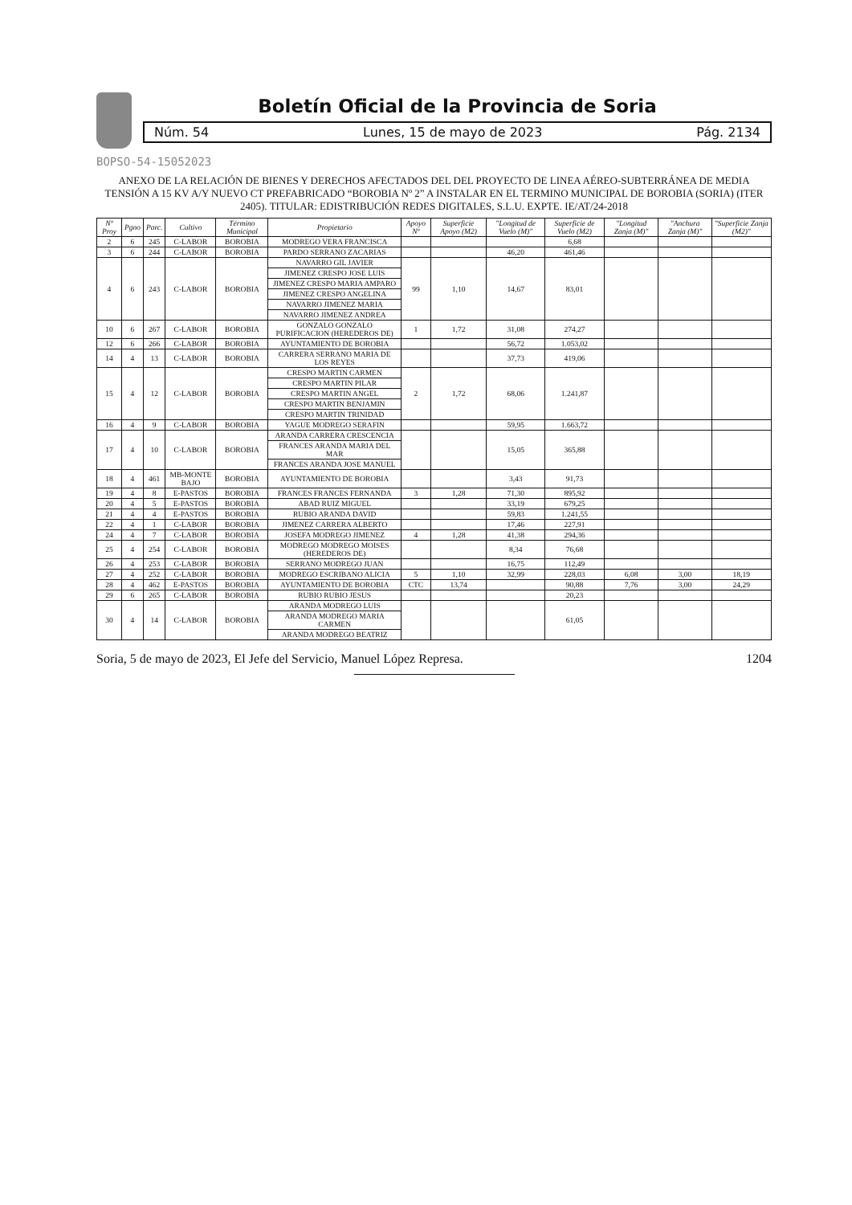Boletín Oficial de la Provincia de Soria
Núm. 54 Lunes, 15 de mayo de 2023 Pág. 2134
BOPSO-54-15052023
ANEXO DE LA RELACIÓN DE BIENES Y DERECHOS AFECTADOS DEL DEL PROYECTO DE LINEA AÉREO-SUBTERRÁNEA DE MEDIA TENSIÓN A 15 KV A/Y NUEVO CT PREFABRICADO “BOROBIA Nº 2” A INSTALAR EN EL TERMINO MUNICIPAL DE BOROBIA (SORIA) (ITER 2405). TITULAR: EDISTRIBUCIÓN REDES DIGITALES, S.L.U. EXPTE. IE/AT/24-2018
| Nº Proy | Pgno | Parc. | Cultivo | Término Municipal | Propietario | Apoyo Nº | Superficie Apoyo (M2) | "Longitud de Vuelo (M)" | Superficie de Vuelo (M2) | "Longitud Zanja (M)" | "Anchura Zanja (M)" | "Superficie Zanja (M2)" |
| --- | --- | --- | --- | --- | --- | --- | --- | --- | --- | --- | --- | --- |
| 2 | 6 | 245 | C-LABOR | BOROBIA | MODREGO VERA FRANCISCA | | | | 6,68 | | | |
| 3 | 6 | 244 | C-LABOR | BOROBIA | PARDO SERRANO ZACARIAS | | | 46,20 | 461,46 | | | |
| 4 | 6 | 243 | C-LABOR | BOROBIA | NAVARRO GIL JAVIER | 99 | 1,10 | 14,67 | 83,01 | | | |
| | | | | | JIMENEZ CRESPO JOSE LUIS | | | | | | | |
| | | | | | JIMENEZ CRESPO MARIA AMPARO | | | | | | | |
| | | | | | JIMENEZ CRESPO ANGELINA | | | | | | | |
| | | | | | NAVARRO JIMENEZ MARIA | | | | | | | |
| | | | | | NAVARRO JIMENEZ ANDREA | | | | | | | |
| 10 | 6 | 267 | C-LABOR | BOROBIA | GONZALO GONZALO PURIFICACION (HEREDEROS DE) | 1 | 1,72 | 31,08 | 274,27 | | | |
| 12 | 6 | 266 | C-LABOR | BOROBIA | AYUNTAMIENTO DE BOROBIA | | | 56,72 | 1.053,02 | | | |
| 14 | 4 | 13 | C-LABOR | BOROBIA | CARRERA SERRANO MARIA DE LOS REYES | | | 37,73 | 419,06 | | | |
| 15 | 4 | 12 | C-LABOR | BOROBIA | CRESPO MARTIN CARMEN | 2 | 1,72 | 68,06 | 1.241,87 | | | |
| | | | | | CRESPO MARTIN PILAR | | | | | | | |
| | | | | | CRESPO MARTIN ANGEL | | | | | | | |
| | | | | | CRESPO MARTIN BENJAMIN | | | | | | | |
| | | | | | CRESPO MARTIN TRINIDAD | | | | | | | |
| 16 | 4 | 9 | C-LABOR | BOROBIA | YAGUE MODREGO SERAFIN | | | 59,95 | 1.663,72 | | | |
| 17 | 4 | 10 | C-LABOR | BOROBIA | ARANDA CARRERA CRESCENCIA | | | 15,05 | 365,88 | | | |
| | | | | | FRANCES ARANDA MARIA DEL MAR | | | | | | | |
| | | | | | FRANCES ARANDA JOSE MANUEL | | | | | | | |
| 18 | 4 | 461 | MB-MONTE BAJO | BOROBIA | AYUNTAMIENTO DE BOROBIA | | | 3,43 | 91,73 | | | |
| 19 | 4 | 8 | E-PASTOS | BOROBIA | FRANCES FRANCES FERNANDA | 3 | 1,28 | 71,30 | 895,92 | | | |
| 20 | 4 | 5 | E-PASTOS | BOROBIA | ABAD RUIZ MIGUEL | | | 33,19 | 679,25 | | | |
| 21 | 4 | 4 | E-PASTOS | BOROBIA | RUBIO ARANDA DAVID | | | 59,83 | 1.241,55 | | | |
| 22 | 4 | 1 | C-LABOR | BOROBIA | JIMENEZ CARRERA ALBERTO | | | 17,46 | 227,91 | | | |
| 24 | 4 | 7 | C-LABOR | BOROBIA | JOSEFA MODREGO JIMENEZ | 4 | 1,28 | 41,38 | 294,36 | | | |
| 25 | 4 | 254 | C-LABOR | BOROBIA | MODREGO MODREGO MOISES (HEREDEROS DE) | | | 8,34 | 76,68 | | | |
| 26 | 4 | 253 | C-LABOR | BOROBIA | SERRANO MODREGO JUAN | | | 16,75 | 112,49 | | | |
| 27 | 4 | 252 | C-LABOR | BOROBIA | MODREGO ESCRIBANO ALICIA | 5 | 1,10 | 32,99 | 228,03 | 6,08 | 3,00 | 18,19 |
| 28 | 4 | 462 | E-PASTOS | BOROBIA | AYUNTAMIENTO DE BOROBIA | CTC | 13,74 | | 90,88 | 7,76 | 3,00 | 24,29 |
| 29 | 6 | 265 | C-LABOR | BOROBIA | RUBIO RUBIO JESUS | | | | 20,23 | | | |
| 30 | 4 | 14 | C-LABOR | BOROBIA | ARANDA MODREGO LUIS | | | | 61,05 | | | |
| | | | | | ARANDA MODREGO MARIA CARMEN | | | | | | | |
| | | | | | ARANDA MODREGO BEATRIZ | | | | | | | |
Soria, 5 de mayo de 2023, El Jefe del Servicio, Manuel López Represa. 1204